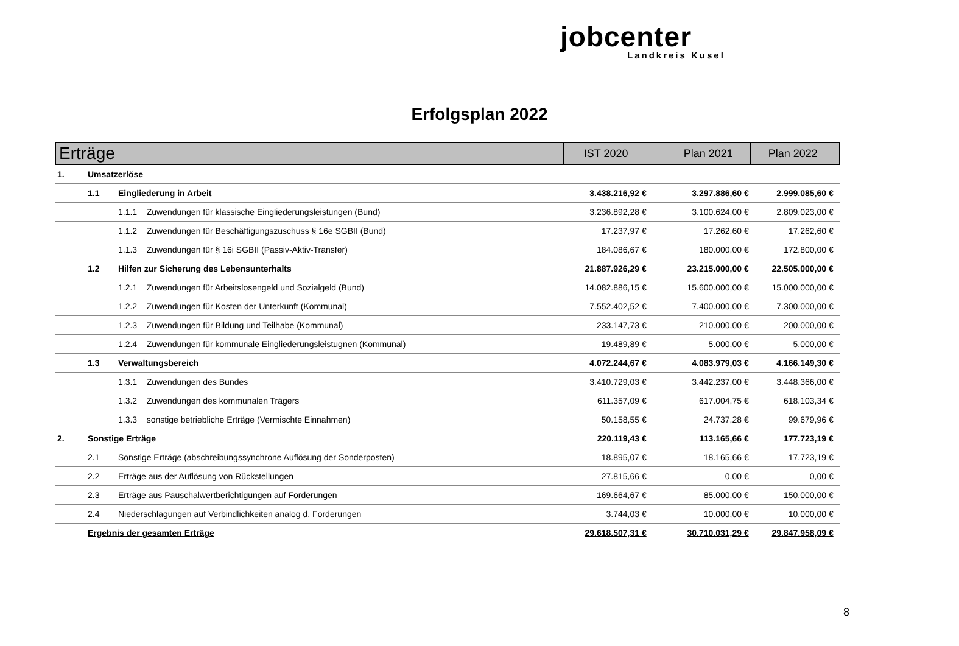jobcenter
Landkreis Kusel
Erfolgsplan 2022
| Erträge | | | IST 2020 | | Plan 2021 | Plan 2022 | |
| --- | --- | --- | --- | --- | --- | --- | --- |
| 1. | Umsatzerlöse | | | | | | |
| | 1.1 | Eingliederung in Arbeit | 3.438.216,92 € | | 3.297.886,60 € | 2.999.085,60 € | |
| | | 1.1.1 Zuwendungen für klassische Eingliederungsleistungen (Bund) | 3.236.892,28 € | | 3.100.624,00 € | 2.809.023,00 € | |
| | | 1.1.2 Zuwendungen für Beschäftigungszuschuss § 16e SGBII (Bund) | 17.237,97 € | | 17.262,60 € | 17.262,60 € | |
| | | 1.1.3 Zuwendungen für § 16i SGBII (Passiv-Aktiv-Transfer) | 184.086,67 € | | 180.000,00 € | 172.800,00 € | |
| | 1.2 | Hilfen zur Sicherung des Lebensunterhalts | 21.887.926,29 € | | 23.215.000,00 € | 22.505.000,00 € | |
| | | 1.2.1 Zuwendungen für Arbeitslosengeld und Sozialgeld (Bund) | 14.082.886,15 € | | 15.600.000,00 € | 15.000.000,00 € | |
| | | 1.2.2 Zuwendungen für Kosten der Unterkunft (Kommunal) | 7.552.402,52 € | | 7.400.000,00 € | 7.300.000,00 € | |
| | | 1.2.3 Zuwendungen für Bildung und Teilhabe (Kommunal) | 233.147,73 € | | 210.000,00 € | 200.000,00 € | |
| | | 1.2.4 Zuwendungen für kommunale Eingliederungsleistugnen (Kommunal) | 19.489,89 € | | 5.000,00 € | 5.000,00 € | |
| | 1.3 | Verwaltungsbereich | 4.072.244,67 € | | 4.083.979,03 € | 4.166.149,30 € | |
| | | 1.3.1 Zuwendungen des Bundes | 3.410.729,03 € | | 3.442.237,00 € | 3.448.366,00 € | |
| | | 1.3.2 Zuwendungen des kommunalen Trägers | 611.357,09 € | | 617.004,75 € | 618.103,34 € | |
| | | 1.3.3 sonstige betriebliche Erträge (Vermischte Einnahmen) | 50.158,55 € | | 24.737,28 € | 99.679,96 € | |
| 2. | Sonstige Erträge | | 220.119,43 € | | 113.165,66 € | 177.723,19 € | |
| | 2.1 | Sonstige Erträge (abschreibungssynchrone Auflösung der Sonderposten) | 18.895,07 € | | 18.165,66 € | 17.723,19 € | |
| | 2.2 | Erträge aus der Auflösung von Rückstellungen | 27.815,66 € | | 0,00 € | 0,00 € | |
| | 2.3 | Erträge aus Pauschalwertberichtigungen auf Forderungen | 169.664,67 € | | 85.000,00 € | 150.000,00 € | |
| | 2.4 | Niederschlagungen auf Verbindlichkeiten analog d. Forderungen | 3.744,03 € | | 10.000,00 € | 10.000,00 € | |
| | Ergebnis der gesamten Erträge | | 29.618.507,31 € | | 30.710.031,29 € | 29.847.958,09 € | |
8